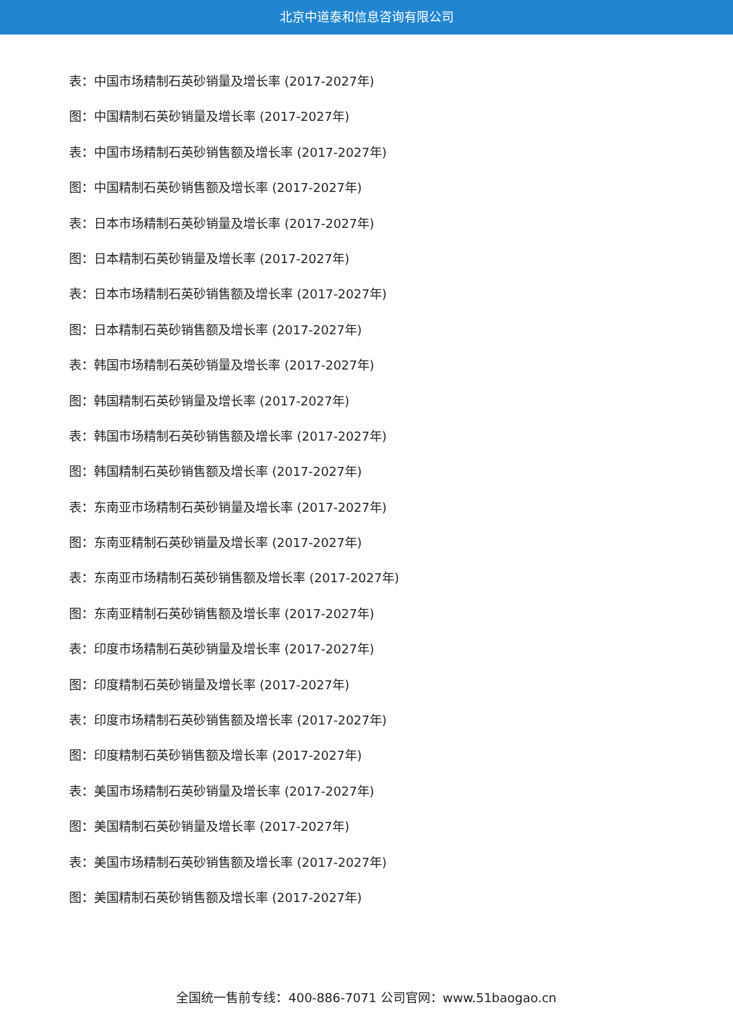北京中道泰和信息咨询有限公司
表：中国市场精制石英砂销量及增长率 (2017-2027年)
图：中国精制石英砂销量及增长率 (2017-2027年)
表：中国市场精制石英砂销售额及增长率 (2017-2027年)
图：中国精制石英砂销售额及增长率 (2017-2027年)
表：日本市场精制石英砂销量及增长率 (2017-2027年)
图：日本精制石英砂销量及增长率 (2017-2027年)
表：日本市场精制石英砂销售额及增长率 (2017-2027年)
图：日本精制石英砂销售额及增长率 (2017-2027年)
表：韩国市场精制石英砂销量及增长率 (2017-2027年)
图：韩国精制石英砂销量及增长率 (2017-2027年)
表：韩国市场精制石英砂销售额及增长率 (2017-2027年)
图：韩国精制石英砂销售额及增长率 (2017-2027年)
表：东南亚市场精制石英砂销量及增长率 (2017-2027年)
图：东南亚精制石英砂销量及增长率 (2017-2027年)
表：东南亚市场精制石英砂销售额及增长率 (2017-2027年)
图：东南亚精制石英砂销售额及增长率 (2017-2027年)
表：印度市场精制石英砂销量及增长率 (2017-2027年)
图：印度精制石英砂销量及增长率 (2017-2027年)
表：印度市场精制石英砂销售额及增长率 (2017-2027年)
图：印度精制石英砂销售额及增长率 (2017-2027年)
表：美国市场精制石英砂销量及增长率 (2017-2027年)
图：美国精制石英砂销量及增长率 (2017-2027年)
表：美国市场精制石英砂销售额及增长率 (2017-2027年)
图：美国精制石英砂销售额及增长率 (2017-2027年)
全国统一售前专线：400-886-7071 公司官网：www.51baogao.cn